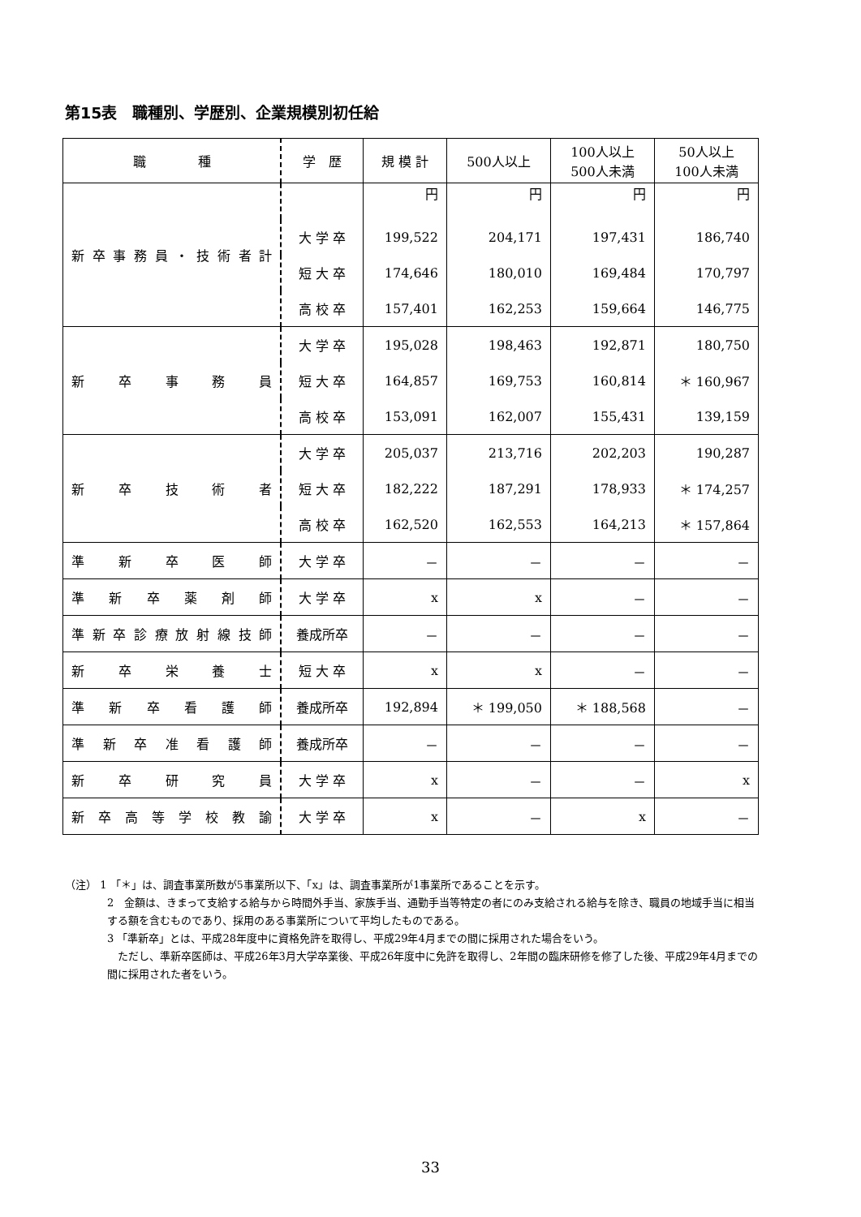第15表　職種別、学歴別、企業規模別初任給
| 職 種 | 学 歴 | 規 模 計 | 500人以上 | 100人以上 500人未満 | 50人以上 100人未満 |
| --- | --- | --- | --- | --- | --- |
| 新 卒 事 務 員 ・ 技 術 者 計 | | 円 | 円 | 円 | 円 |
| | 大 学 卒 | 199,522 | 204,171 | 197,431 | 186,740 |
| | 短 大 卒 | 174,646 | 180,010 | 169,484 | 170,797 |
| | 高 校 卒 | 157,401 | 162,253 | 159,664 | 146,775 |
| 新 卒 事 務 員 | 大 学 卒 | 195,028 | 198,463 | 192,871 | 180,750 |
| | 短 大 卒 | 164,857 | 169,753 | 160,814 | ＊ 160,967 |
| | 高 校 卒 | 153,091 | 162,007 | 155,431 | 139,159 |
| 新 卒 技 術 者 | 大 学 卒 | 205,037 | 213,716 | 202,203 | 190,287 |
| | 短 大 卒 | 182,222 | 187,291 | 178,933 | ＊ 174,257 |
| | 高 校 卒 | 162,520 | 162,553 | 164,213 | ＊ 157,864 |
| 準 新 卒 医 師 | 大 学 卒 | － | － | － | － |
| 準 新 卒 薬 剤 師 | 大 学 卒 | x | x | － | － |
| 準新卒診療放射線技師 | 養成所卒 | － | － | － | － |
| 新 卒 栄 養 士 | 短 大 卒 | x | x | － | － |
| 準 新 卒 看 護 師 | 養成所卒 | 192,894 | ＊ 199,050 | ＊ 188,568 | － |
| 準 新 卒 准 看 護 師 | 養成所卒 | － | － | － | － |
| 新 卒 研 究 員 | 大 学 卒 | x | － | － | x |
| 新 卒 高 等 学 校 教 諭 | 大 学 卒 | x | － | x | － |
（注） 1 「＊」は、調査事業所数が5事業所以下、「x」は、調査事業所が1事業所であることを示す。
2　金額は、きまって支給する給与から時間外手当、家族手当、通勤手当等特定の者にのみ支給される給与を除き、職員の地域手当に相当する額を含むものであり、採用のある事業所について平均したものである。
3 「準新卒」とは、平成28年度中に資格免許を取得し、平成29年4月までの間に採用された場合をいう。
　ただし、準新卒医師は、平成26年3月大学卒業後、平成26年度中に免許を取得し、2年間の臨床研修を修了した後、平成29年4月までの間に採用された者をいう。
33